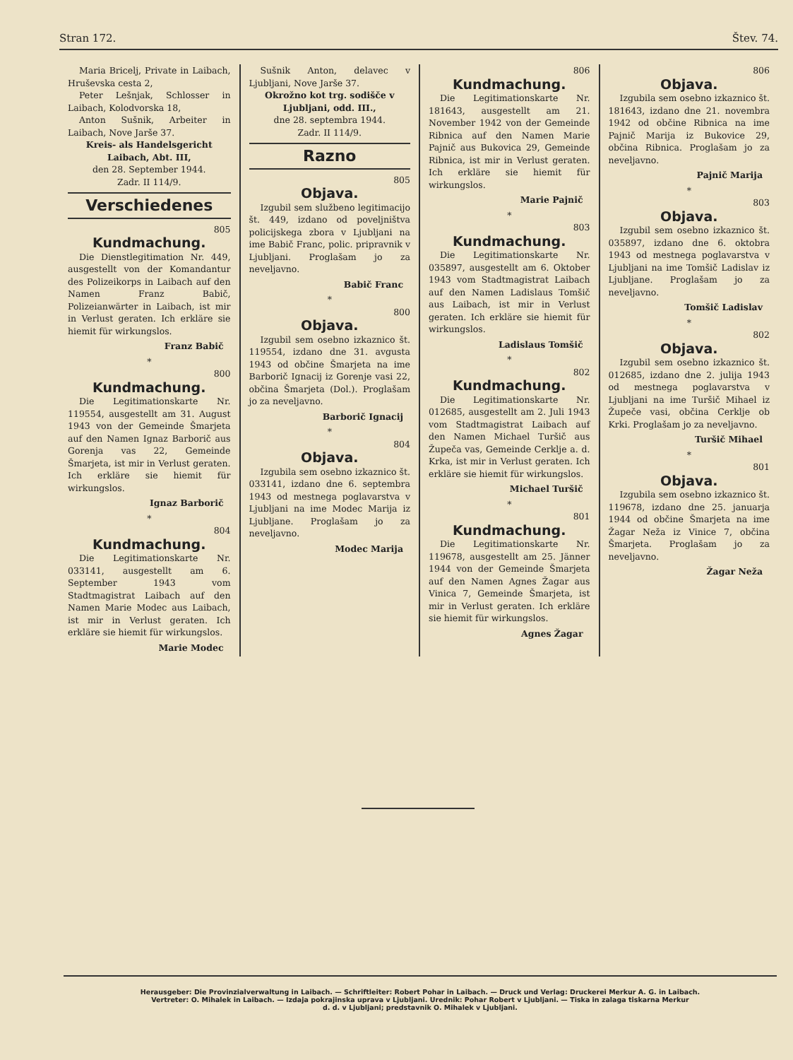Stran 172. Štev. 74.
Maria Bricelj, Private in Laibach, Hruševska cesta 2,
Peter Lešnjak, Schlosser in Laibach, Kolodvorska 18,
Anton Sušnik, Arbeiter in Laibach, Nove Jarše 37.
Kreis- als Handelsgericht Laibach, Abt. III,
den 28. September 1944.
Zadr. II 114/9.
Verschiedenes
805
Kundmachung.
Die Dienstlegitimation Nr. 449, ausgestellt von der Komandantur des Polizeikorps in Laibach auf den Namen Franz Babič, Polizeianwärter in Laibach, ist mir in Verlust geraten. Ich erkläre sie hiemit für wirkungslos.
Franz Babič
*
800
Kundmachung.
Die Legitimationskarte Nr. 119554, ausgestellt am 31. August 1943 von der Gemeinde Šmarjeta auf den Namen Ignaz Barborič aus Gorenja vas 22, Gemeinde Šmarjeta, ist mir in Verlust geraten. Ich erkläre sie hiemit für wirkungslos.
Ignaz Barborič
*
804
Kundmachung.
Die Legitimationskarte Nr. 033141, ausgestellt am 6. September 1943 vom Stadtmagistrat Laibach auf den Namen Marie Modec aus Laibach, ist mir in Verlust geraten. Ich erkläre sie hiemit für wirkungslos.
Marie Modec
Sušnik Anton, delavec v Ljubljani, Nove Jarše 37.
Okrožno kot trg. sodišče v Ljubljani, odd. III.,
dne 28. septembra 1944.
Zadr. II 114/9.
Razno
805
Objava.
Izgubil sem službeno legitimacijo št. 449, izdano od poveljništva policijskega zbora v Ljubljani na ime Babič Franc, polic. pripravnik v Ljubljani. Proglašam jo za neveljavno.
Babič Franc
*
800
Objava.
Izgubil sem osebno izkaznico št. 119554, izdano dne 31. avgusta 1943 od občine Šmarjeta na ime Barborič Ignacij iz Gorenje vasi 22, občina Šmarjeta (Dol.). Proglašam jo za neveljavno.
Barborič Ignacij
*
804
Objava.
Izgubila sem osebno izkaznico št. 033141, izdano dne 6. septembra 1943 od mestnega poglavarstva v Ljubljani na ime Modec Marija iz Ljubljane. Proglašam jo za neveljavno.
Modec Marija
806
Kundmachung.
Die Legitimationskarte Nr. 181643, ausgestellt am 21. November 1942 von der Gemeinde Ribnica auf den Namen Marie Pajnič aus Bukovica 29, Gemeinde Ribnica, ist mir in Verlust geraten. Ich erkläre sie hiemit für wirkungslos.
Marie Pajnič
*
803
Kundmachung.
Die Legitimationskarte Nr. 035897, ausgestellt am 6. Oktober 1943 vom Stadtmagistrat Laibach auf den Namen Ladislaus Tomšič aus Laibach, ist mir in Verlust geraten. Ich erkläre sie hiemit für wirkungslos.
Ladislaus Tomšič
*
802
Kundmachung.
Die Legitimationskarte Nr. 012685, ausgestellt am 2. Juli 1943 vom Stadtmagistrat Laibach auf den Namen Michael Turšič aus Župeča vas, Gemeinde Cerklje a. d. Krka, ist mir in Verlust geraten. Ich erkläre sie hiemit für wirkungslos.
Michael Turšič
*
801
Kundmachung.
Die Legitimationskarte Nr. 119678, ausgestellt am 25. Jänner 1944 von der Gemeinde Šmarjeta auf den Namen Agnes Žagar aus Vinica 7, Gemeinde Šmarjeta, ist mir in Verlust geraten. Ich erkläre sie hiemit für wirkungslos.
Agnes Žagar
806
Objava.
Izgubila sem osebno izkaznico št. 181643, izdano dne 21. novembra 1942 od občine Ribnica na ime Pajnič Marija iz Bukovice 29, občina Ribnica. Proglašam jo za neveljavno.
Pajnič Marija
*
803
Objava.
Izgubil sem osebno izkaznico št. 035897, izdano dne 6. oktobra 1943 od mestnega poglavarstva v Ljubljani na ime Tomšič Ladislav iz Ljubljane. Proglašam jo za neveljavno.
Tomšič Ladislav
*
802
Objava.
Izgubil sem osebno izkaznico št. 012685, izdano dne 2. julija 1943 od mestnega poglavarstva v Ljubljani na ime Turšič Mihael iz Župeče vasi, občina Cerklje ob Krki. Proglašam jo za neveljavno.
Turšič Mihael
*
801
Objava.
Izgubila sem osebno izkaznico št. 119678, izdano dne 25. januarja 1944 od občine Šmarjeta na ime Žagar Neža iz Vinice 7, občina Šmarjeta. Proglašam jo za neveljavno.
Žagar Neža
Herausgeber: Die Provinzialverwaltung in Laibach. — Schriftleiter: Robert Pohar in Laibach. — Druck und Verlag: Druckerei Merkur A. G. in Laibach.
Vertreter: O. Mihalek in Laibach. — Izdaja pokrajinska uprava v Ljubljani. Urednik: Pohar Robert v Ljubljani. — Tiska in zalaga tiskarna Merkur
d. d. v Ljubljani; predstavnik O. Mihalek v Ljubljani.